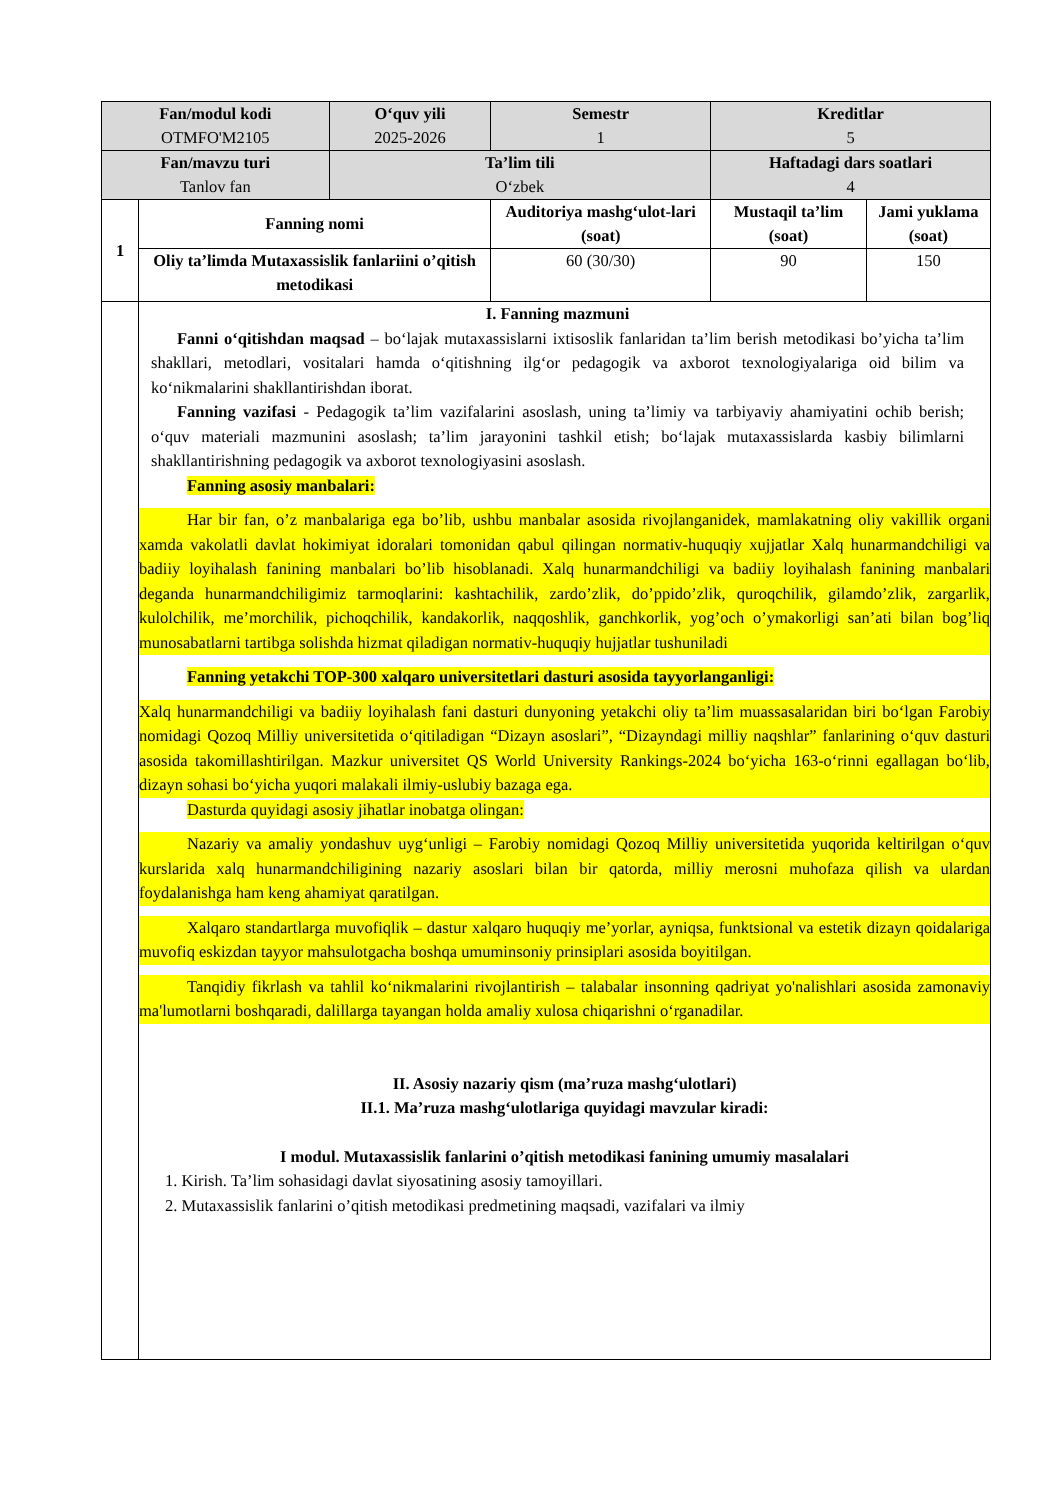| Fan/modul kodi OTMFO'M2105 | | O‘quv yili 2025-2026 | Semestr 1 | Kreditlar 5 | |
| Fan/mavzu turi Tanlov fan | | Ta’lim tili O‘zbek | | Haftadagi dars soatlari 4 | |
| 1 | Fanning nomi | | Auditoriya mashg‘ulot-lari (soat) | Mustaqil ta’lim (soat) | Jami yuklama (soat) |
| | Oliy ta’limda Mutaxassislik fanlariini o’qitish metodikasi | | 60 (30/30) | 90 | 150 |
| | I. Fanning mazmuni Fanni o‘qitishdan maqsad – bo‘lajak mutaxassislarni ixtisoslik fanlaridan ta’lim berish metodikasi bo’yicha ta’lim shakllari, metodlari, vositalari hamda o‘qitishning ilg‘or pedagogik va axborot texnologiyalariga oid bilim va ko‘nikmalarini shakllantirishdan iborat. Fanning vazifasi - Pedagogik ta’lim vazifalarini asoslash, uning ta’limiy va tarbiyaviy ahamiyatini ochib berish; o‘quv materiali mazmunini asoslash; ta’lim jarayonini tashkil etish; bo‘lajak mutaxassislarda kasbiy bilimlarni shakllantirishning pedagogik va axborot texnologiyasini asoslash. Fanning asosiy manbalari: Har bir fan, o’z manbalariga ega bo’lib, ushbu manbalar asosida rivojlanganidek, mamlakatning oliy vakillik organi xamda vakolatli davlat hokimiyat idoralari tomonidan qabul qilingan normativ-huquqiy xujjatlar Xalq hunarmandchiligi va badiiy loyihalash fanining manbalari bo’lib hisoblanadi. Xalq hunarmandchiligi va badiiy loyihalash fanining manbalari deganda hunarmandchiligimiz tarmoqlarini: kashtachilik, zardo’zlik, do’ppido’zlik, quroqchilik, gilamdo’zlik, zargarlik, kulolchilik, me’morchilik, pichoqchilik, kandakorlik, naqqoshlik, ganchkorlik, yog’och o’ymakorligi san’ati bilan bog’liq munosabatlarni tartibga solishda hizmat qiladigan normativ-huquqiy hujjatlar tushuniladi Fanning yetakchi TOP-300 xalqaro universitetlari dasturi asosida tayyorlanganligi: Xalq hunarmandchiligi va badiiy loyihalash fani dasturi dunyoning yetakchi oliy ta’lim muassasalaridan biri bo‘lgan Farobiy nomidagi Qozoq Milliy universitetida o‘qitiladigan “Dizayn asoslari”, “Dizayndagi milliy naqshlar” fanlarining o‘quv dasturi asosida takomillashtirilgan. Mazkur universitet QS World University Rankings-2024 bo‘yicha 163-o‘rinni egallagan bo‘lib, dizayn sohasi bo‘yicha yuqori malakali ilmiy-uslubiy bazaga ega. Dasturda quyidagi asosiy jihatlar inobatga olingan: Nazariy va amaliy yondashuv uyg‘unligi – Farobiy nomidagi Qozoq Milliy universitetida yuqorida keltirilgan o‘quv kurslarida xalq hunarmandchiligining nazariy asoslari bilan bir qatorda, milliy merosni muhofaza qilish va ulardan foydalanishga ham keng ahamiyat qaratilgan. Xalqaro standartlarga muvofiqlik – dastur xalqaro huquqiy me’yorlar, ayniqsa, funktsional va estetik dizayn qoidalariga muvofiq eskizdan tayyor mahsulotgacha boshqa umuminsoniy prinsiplari asosida boyitilgan. Tanqidiy fikrlash va tahlil ko‘nikmalarini rivojlantirish – talabalar insonning qadriyat yo'nalishlari asosida zamonaviy ma'lumotlarni boshqaradi, dalillarga tayangan holda amaliy xulosa chiqarishni o‘rganadilar. II. Asosiy nazariy qism (ma’ruza mashg‘ulotlari) II.1. Ma’ruza mashg‘ulotlariga quyidagi mavzular kiradi: I modul. Mutaxassislik fanlarini o’qitish metodikasi fanining umumiy masalalari 1. Kirish. Ta’lim sohasidagi davlat siyosatining asosiy tamoyillari. 2. Mutaxassislik fanlarini o’qitish metodikasi predmetining maqsadi, vazifalari va ilmiy | | | | |